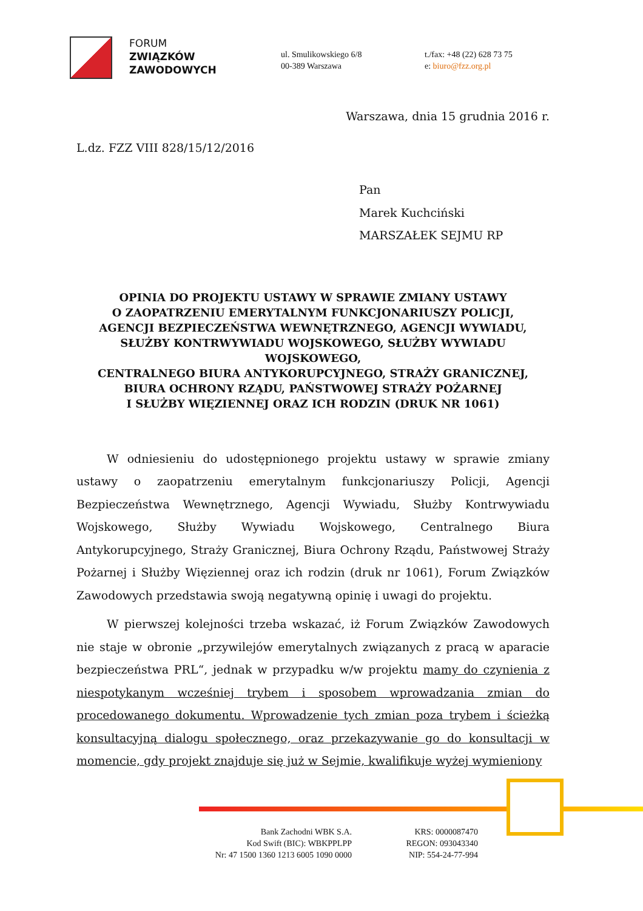FORUM
ZWIĄZKÓW
ZAWODOWYCH
ul. Smulikowskiego 6/8
00-389 Warszawa
t./fax: +48 (22) 628 73 75
e: biuro@fzz.org.pl
Warszawa, dnia 15 grudnia 2016 r.
L.dz. FZZ VIII 828/15/12/2016
Pan
Marek Kuchciński
MARSZAŁEK SEJMU RP
OPINIA DO PROJEKTU USTAWY W SPRAWIE ZMIANY USTAWY
O ZAOPATRZENIU EMERYTALNYM FUNKCJONARIUSZY POLICJI,
AGENCJI BEZPIECZEŃSTWA WEWNĘTRZNEGO, AGENCJI WYWIADU,
SŁUŻBY KONTRWYWIADU WOJSKOWEGO, SŁUŻBY WYWIADU WOJSKOWEGO,
CENTRALNEGO BIURA ANTYKORUPCYJNEGO, STRAŻY GRANICZNEJ,
BIURA OCHRONY RZĄDU, PAŃSTWOWEJ STRAŻY POŻARNEJ
I SŁUŻBY WIĘZIENNEJ ORAZ ICH RODZIN (DRUK NR 1061)
W odniesieniu do udostępnionego projektu ustawy w sprawie zmiany ustawy o zaopatrzeniu emerytalnym funkcjonariuszy Policji, Agencji Bezpieczeństwa Wewnętrznego, Agencji Wywiadu, Służby Kontrwywiadu Wojskowego, Służby Wywiadu Wojskowego, Centralnego Biura Antykorupcyjnego, Straży Granicznej, Biura Ochrony Rządu, Państwowej Straży Pożarnej i Służby Więziennej oraz ich rodzin (druk nr 1061), Forum Związków Zawodowych przedstawia swoją negatywną opinię i uwagi do projektu.
W pierwszej kolejności trzeba wskazać, iż Forum Związków Zawodowych nie staje w obronie „przywilejów emerytalnych związanych z pracą w aparacie bezpieczeństwa PRL“, jednak w przypadku w/w projektu mamy do czynienia z niespotykanym wcześniej trybem i sposobem wprowadzania zmian do procedowanego dokumentu. Wprowadzenie tych zmian poza trybem i ścieżką konsultacyjną dialogu społecznego, oraz przekazywanie go do konsultacji w momencie, gdy projekt znajduje się już w Sejmie, kwalifikuje wyżej wymieniony
Bank Zachodni WBK S.A.
Kod Swift (BIC): WBKPPLPP
Nr: 47 1500 1360 1213 6005 1090 0000
KRS: 0000087470
REGON: 093043340
NIP: 554-24-77-994